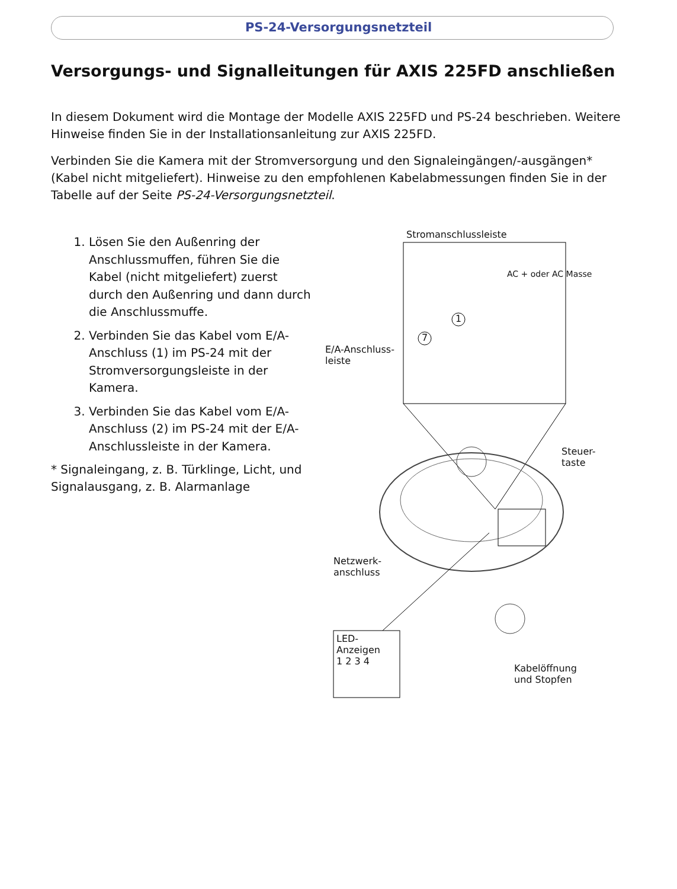PS-24-Versorgungsnetzteil
Versorgungs- und Signalleitungen für AXIS 225FD anschließen
In diesem Dokument wird die Montage der Modelle AXIS 225FD und PS-24 beschrieben. Weitere Hinweise finden Sie in der Installationsanleitung zur AXIS 225FD.
Verbinden Sie die Kamera mit der Stromversorgung und den Signaleingängen/-ausgängen* (Kabel nicht mitgeliefert). Hinweise zu den empfohlenen Kabelabmessungen finden Sie in der Tabelle auf der Seite PS-24-Versorgungsnetzteil.
1. Lösen Sie den Außenring der Anschlussmuffen, führen Sie die Kabel (nicht mitgeliefert) zuerst durch den Außenring und dann durch die Anschlussmuffe.
2. Verbinden Sie das Kabel vom E/A-Anschluss (1) im PS-24 mit der Stromversorgungsleiste in der Kamera.
3. Verbinden Sie das Kabel vom E/A-Anschluss (2) im PS-24 mit der E/A-Anschlussleiste in der Kamera.
* Signaleingang, z. B. Türklinge, Licht, und Signalausgang, z. B. Alarmanlage
Stromanschlussleiste
AC + oder AC Masse
1
7
E/A-Anschluss-
leiste
Steuer-
taste
Netzwerk-
anschluss
LED-
Anzeigen
1 2 3 4
Kabelöffnung
und Stopfen